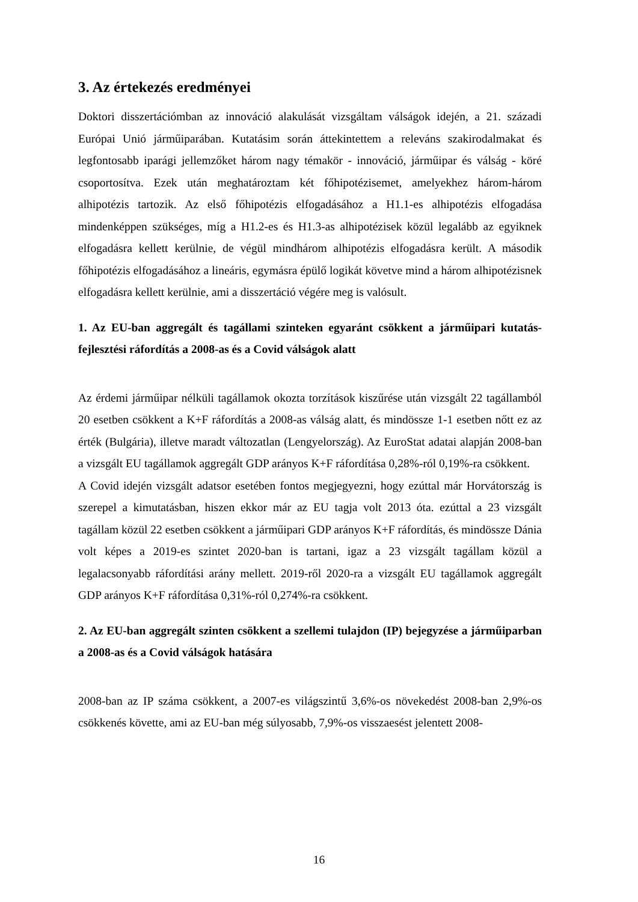3. Az értekezés eredményei
Doktori disszertációmban az innováció alakulását vizsgáltam válságok idején, a 21. századi Európai Unió járműiparában. Kutatásim során áttekintettem a releváns szakirodalmakat és legfontosabb iparági jellemzőket három nagy témakör - innováció, járműipar és válság - köré csoportosítva. Ezek után meghatároztam két főhipotézisemet, amelyekhez három-három alhipotézis tartozik. Az első főhipotézis elfogadásához a H1.1-es alhipotézis elfogadása mindenképpen szükséges, míg a H1.2-es és H1.3-as alhipotézisek közül legalább az egyiknek elfogadásra kellett kerülnie, de végül mindhárom alhipotézis elfogadásra került. A második főhipotézis elfogadásához a lineáris, egymásra épülő logikát követve mind a három alhipotézisnek elfogadásra kellett kerülnie, ami a disszertáció végére meg is valósult.
1. Az EU-ban aggregált és tagállami szinteken egyaránt csökkent a járműipari kutatás-fejlesztési ráfordítás a 2008-as és a Covid válságok alatt
Az érdemi járműipar nélküli tagállamok okozta torzítások kiszűrése után vizsgált 22 tagállamból 20 esetben csökkent a K+F ráfordítás a 2008-as válság alatt, és mindössze 1-1 esetben nőtt ez az érték (Bulgária), illetve maradt változatlan (Lengyelország). Az EuroStat adatai alapján 2008-ban a vizsgált EU tagállamok aggregált GDP arányos K+F ráfordítása 0,28%-ról 0,19%-ra csökkent.
A Covid idején vizsgált adatsor esetében fontos megjegyezni, hogy ezúttal már Horvátország is szerepel a kimutatásban, hiszen ekkor már az EU tagja volt 2013 óta. ezúttal a 23 vizsgált tagállam közül 22 esetben csökkent a járműipari GDP arányos K+F ráfordítás, és mindössze Dánia volt képes a 2019-es szintet 2020-ban is tartani, igaz a 23 vizsgált tagállam közül a legalacsonyabb ráfordítási arány mellett. 2019-ről 2020-ra a vizsgált EU tagállamok aggregált GDP arányos K+F ráfordítása 0,31%-ról 0,274%-ra csökkent.
2. Az EU-ban aggregált szinten csökkent a szellemi tulajdon (IP) bejegyzése a járműiparban a 2008-as és a Covid válságok hatására
2008-ban az IP száma csökkent, a 2007-es világszintű 3,6%-os növekedést 2008-ban 2,9%-os csökkenés követte, ami az EU-ban még súlyosabb, 7,9%-os visszaesést jelentett 2008-
16